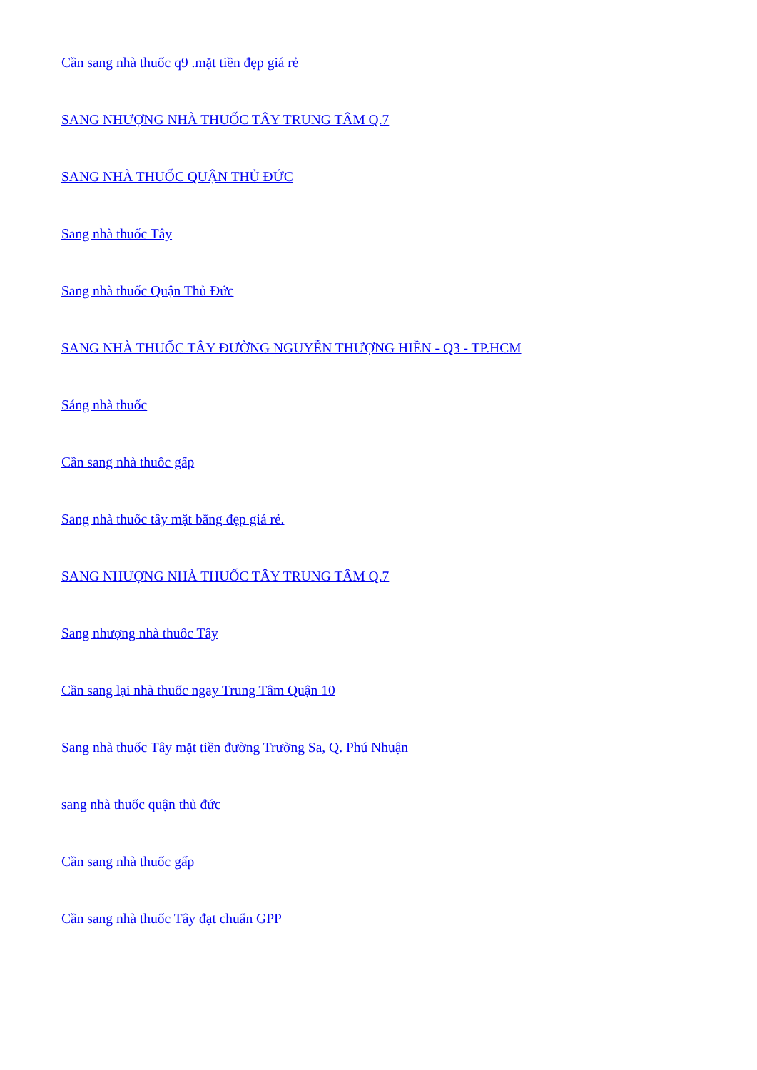Cần sang nhà thuốc q9 .mặt tiền đẹp giá rẻ
SANG NHƯỢNG NHÀ THUỐC TÂY TRUNG TÂM Q.7
SANG NHÀ THUỐC QUẬN THỦ ĐỨC
Sang nhà thuốc Tây
Sang nhà thuốc Quận Thủ Đức
SANG NHÀ THUỐC TÂY ĐƯỜNG NGUYỄN THƯỢNG HIỀN - Q3 - TP.HCM
Sáng nhà thuốc
Cần sang nhà thuốc gấp
Sang nhà thuốc tây mặt bằng đẹp giá rẻ.
SANG NHƯỢNG NHÀ THUỐC TÂY TRUNG TÂM Q.7
Sang nhượng nhà thuốc Tây
Cần sang lại nhà thuốc ngay Trung Tâm Quận 10
Sang nhà thuốc Tây mặt tiền đường Trường Sa, Q. Phú Nhuận
sang nhà thuốc quận thủ đức
Cần sang nhà thuốc gấp
Cần sang nhà thuốc Tây đạt chuẩn GPP